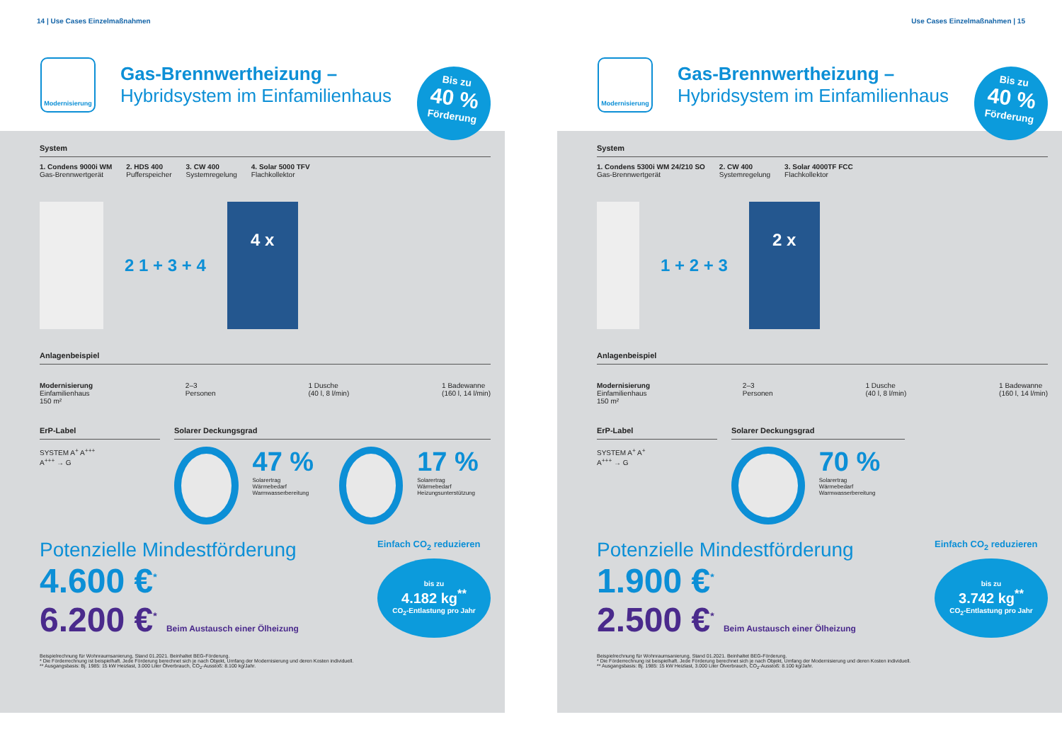14 | Use Cases Einzelmaßnahmen
Modernisierung
Gas-Brennwertheizung –
Hybridsystem im Einfamilienhaus
Bis zu
40 %
Förderung
System
1. Condens 9000i WM
Gas-Brennwertgerät
2. HDS 400
Pufferspeicher
3. CW 400
Systemregelung
4. Solar 5000 TFV
Flachkollektor
2 1 + 3 + 4
4 x
Anlagenbeispiel
Modernisierung
Einfamilienhaus
150 m²
2–3
Personen
1 Dusche
(40 l, 8 l/min)
1 Badewanne
(160 l, 14 l/min)
ErP-Label
SYSTEM A<sup>+</sup> A<sup>+++</sup>
A<sup>+++</sup> → G
Solarer Deckungsgrad
47 %
Solarertrag
Wärmebedarf Warmwasserbereitung
17 %
Solarertrag
Wärmebedarf Heizungsunterstützung
Potenzielle Mindestförderung
4.600 €<sup>*</sup>
6.200 €<sup>*</sup> Beim Austausch einer Ölheizung
Einfach CO<sub>2</sub> reduzieren
bis zu
4.182 kg<sup>**</sup>
CO<sub>2</sub>-Entlastung pro Jahr
Beispielrechnung für Wohnraumsanierung, Stand 01.2021. Beinhaltet BEG-Förderung.
* Die Förderrechnung ist beispielhaft. Jede Förderung berechnet sich je nach Objekt, Umfang der Modernisierung und deren Kosten individuell.
** Ausgangsbasis: Bj. 1985: 15 kW Heizlast, 3.000 Liter Ölverbrauch, CO<sub>2</sub>-Ausstoß: 8.100 kg/Jahr.
Use Cases Einzelmaßnahmen | 15
Modernisierung
Gas-Brennwertheizung –
Hybridsystem im Einfamilienhaus
Bis zu
40 %
Förderung
System
1. Condens 5300i WM 24/210 SO
Gas-Brennwertgerät
2. CW 400
Systemregelung
3. Solar 4000TF FCC
Flachkollektor
1 + 2 + 3
2 x
Anlagenbeispiel
Modernisierung
Einfamilienhaus
150 m²
2–3
Personen
1 Dusche
(40 l, 8 l/min)
1 Badewanne
(160 l, 14 l/min)
ErP-Label
SYSTEM A<sup>+</sup> A<sup>+</sup>
A<sup>+++</sup> → G
Solarer Deckungsgrad
70 %
Solarertrag
Wärmebedarf Warmwasserbereitung
Potenzielle Mindestförderung
1.900 €<sup>*</sup>
2.500 €<sup>*</sup> Beim Austausch einer Ölheizung
Einfach CO<sub>2</sub> reduzieren
bis zu
3.742 kg<sup>**</sup>
CO<sub>2</sub>-Entlastung pro Jahr
Beispielrechnung für Wohnraumsanierung, Stand 01.2021. Beinhaltet BEG-Förderung.
* Die Förderrechnung ist beispielhaft. Jede Förderung berechnet sich je nach Objekt, Umfang der Modernisierung und deren Kosten individuell.
** Ausgangsbasis: Bj. 1985: 15 kW Heizlast, 3.000 Liter Ölverbrauch, CO<sub>2</sub>-Ausstoß: 8.100 kg/Jahr.